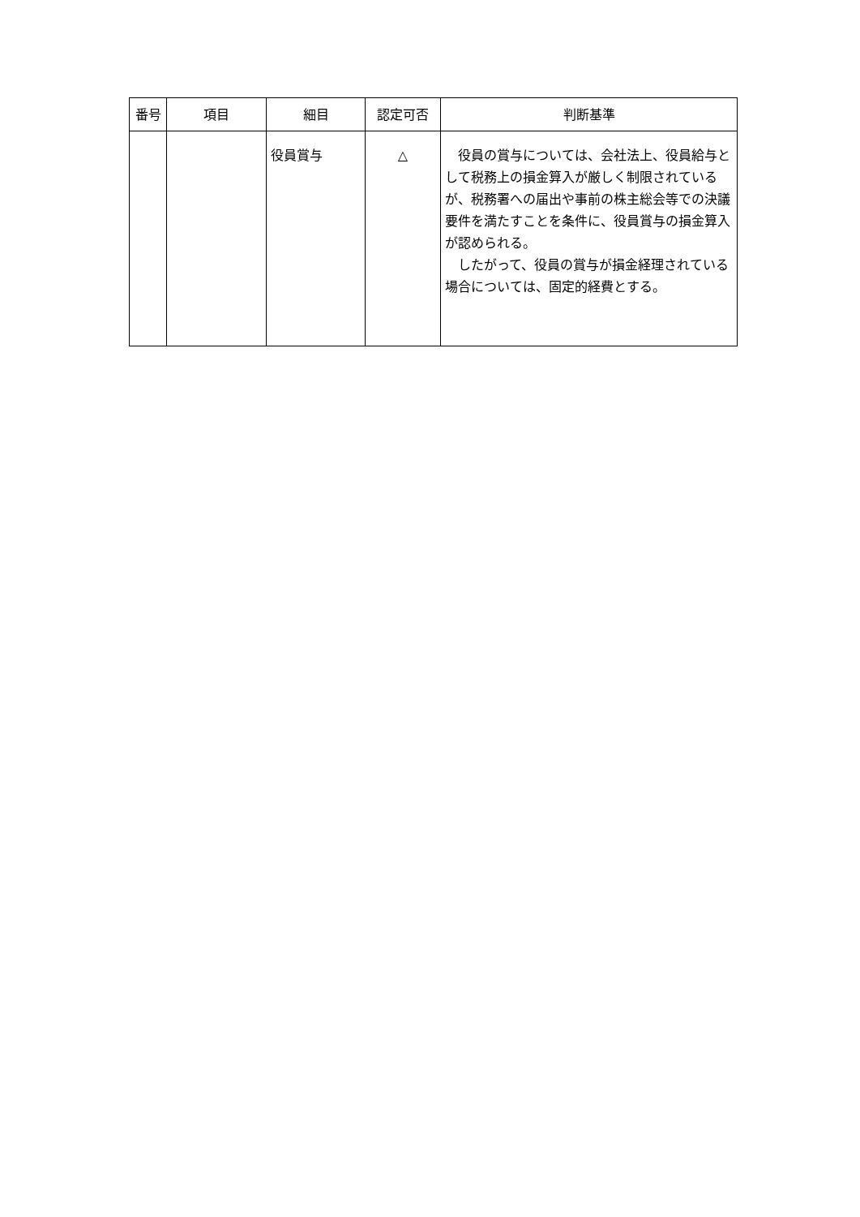| 番号 | 項目 | 細目 | 認定可否 | 判断基準 |
| --- | --- | --- | --- | --- |
| | | 役員賞与 | △ | 役員の賞与については、会社法上、役員給与として税務上の損金算入が厳しく制限されているが、税務署への届出や事前の株主総会等での決議要件を満たすことを条件に、役員賞与の損金算入が認められる。 したがって、役員の賞与が損金経理されている場合については、固定的経費とする。 |